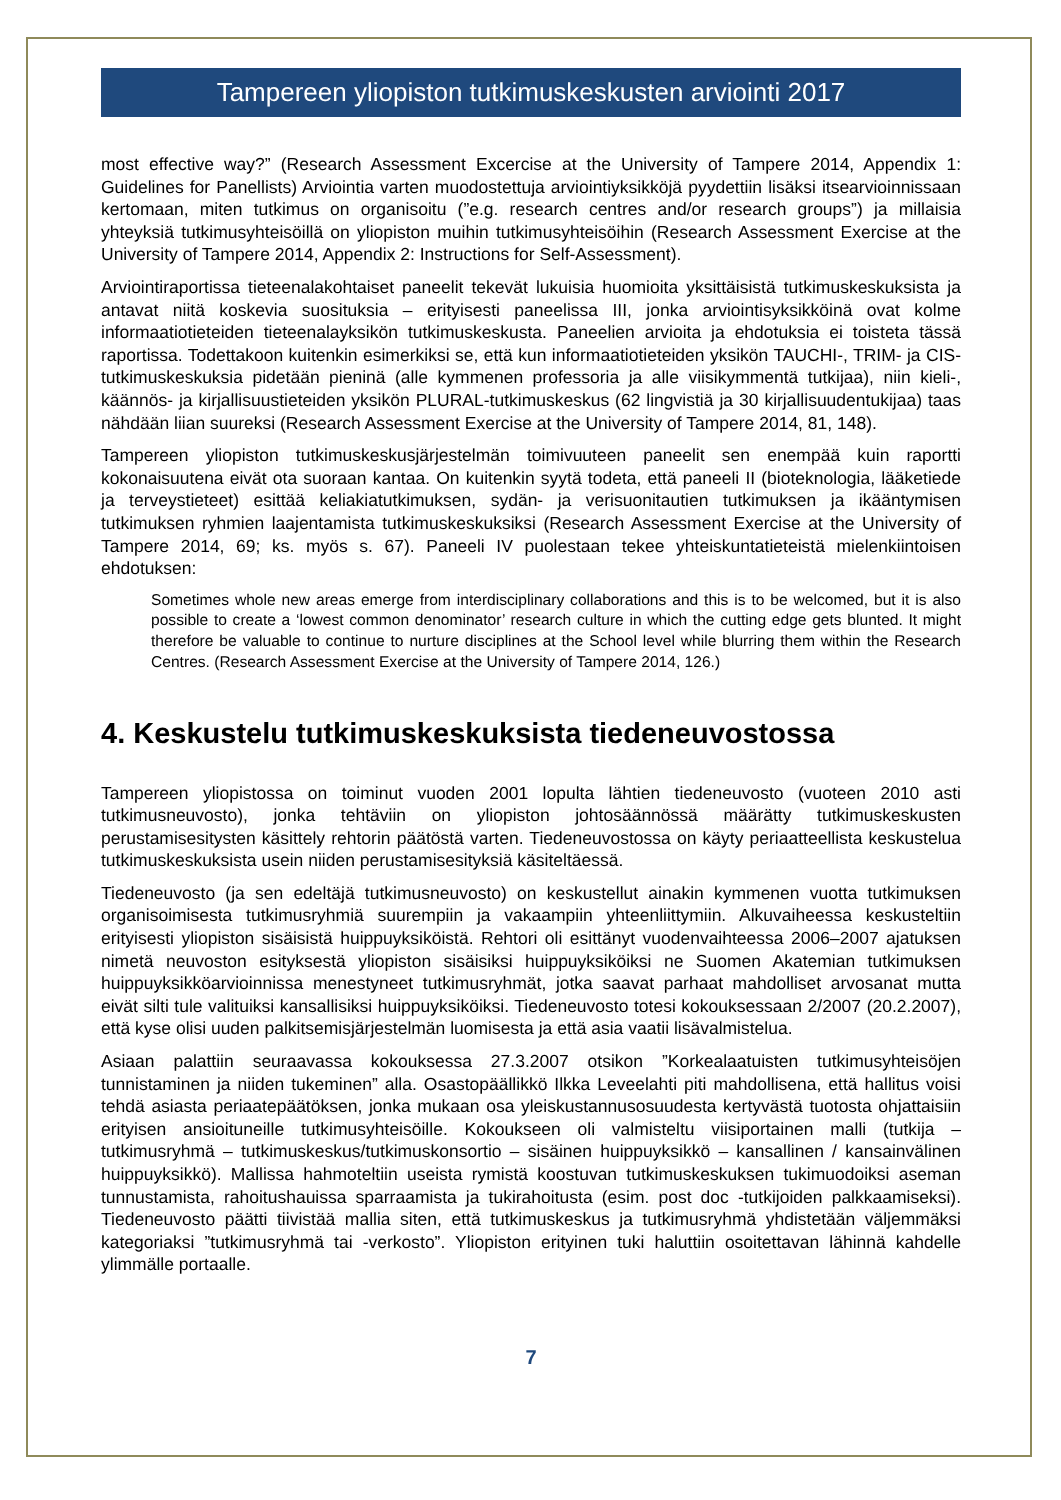Tampereen yliopiston tutkimuskeskusten arviointi 2017
most effective way?” (Research Assessment Excercise at the University of Tampere 2014, Appendix 1: Guidelines for Panellists) Arviointia varten muodostettuja arviointiyksikköjä pyydettiin lisäksi itsearvioinnissaan kertomaan, miten tutkimus on organisoitu (”e.g. research centres and/or research groups”) ja millaisia yhteyksiä tutkimusyhteisöillä on yliopiston muihin tutkimusyhteisöihin (Research Assessment Exercise at the University of Tampere 2014, Appendix 2: Instructions for Self-Assessment).
Arviointiraportissa tieteenalakohtaiset paneelit tekevät lukuisia huomioita yksittäisistä tutkimuskeskuksista ja antavat niitä koskevia suosituksia – erityisesti paneelissa III, jonka arviointisyksikköinä ovat kolme informaatiotieteiden tieteenalayksikön tutkimuskeskusta. Paneelien arvioita ja ehdotuksia ei toisteta tässä raportissa. Todettakoon kuitenkin esimerkiksi se, että kun informaatiotieteiden yksikön TAUCHI-, TRIM- ja CIS-tutkimuskeskuksia pidetään pieninä (alle kymmenen professoria ja alle viisikymmentä tutkijaa), niin kieli-, käännös- ja kirjallisuustieteiden yksikön PLURAL-tutkimuskeskus (62 lingvistiä ja 30 kirjallisuudentukijaa) taas nähdään liian suureksi (Research Assessment Exercise at the University of Tampere 2014, 81, 148).
Tampereen yliopiston tutkimuskeskusjärjestelmän toimivuuteen paneelit sen enempää kuin raportti kokonaisuutena eivät ota suoraan kantaa. On kuitenkin syytä todeta, että paneeli II (bioteknologia, lääketiede ja terveystieteet) esittää keliakiatutkimuksen, sydän- ja verisuonitautien tutkimuksen ja ikääntymisen tutkimuksen ryhmien laajentamista tutkimuskeskuksiksi (Research Assessment Exercise at the University of Tampere 2014, 69; ks. myös s. 67). Paneeli IV puolestaan tekee yhteiskuntatieteistä mielenkiintoisen ehdotuksen:
Sometimes whole new areas emerge from interdisciplinary collaborations and this is to be welcomed, but it is also possible to create a ‘lowest common denominator’ research culture in which the cutting edge gets blunted. It might therefore be valuable to continue to nurture disciplines at the School level while blurring them within the Research Centres. (Research Assessment Exercise at the University of Tampere 2014, 126.)
4. Keskustelu tutkimuskeskuksista tiedeneuvostossa
Tampereen yliopistossa on toiminut vuoden 2001 lopulta lähtien tiedeneuvosto (vuoteen 2010 asti tutkimusneuvosto), jonka tehtäviin on yliopiston johtosäännössä määrätty tutkimuskeskusten perustamisesitysten käsittely rehtorin päätöstä varten. Tiedeneuvostossa on käyty periaatteellista keskustelua tutkimuskeskuksista usein niiden perustamisesityksiä käsiteltäessä.
Tiedeneuvosto (ja sen edeltäjä tutkimusneuvosto) on keskustellut ainakin kymmenen vuotta tutkimuksen organisoimisesta tutkimusryhmiä suurempiin ja vakaampiin yhteenliittymiin. Alkuvaiheessa keskusteltiin erityisesti yliopiston sisäisistä huippuyksiköistä. Rehtori oli esittänyt vuodenvaihteessa 2006–2007 ajatuksen nimetä neuvoston esityksestä yliopiston sisäisiksi huippuyksiköiksi ne Suomen Akatemian tutkimuksen huippuyksikköarvioinnissa menestyneet tutkimusryhmät, jotka saavat parhaat mahdolliset arvosanat mutta eivät silti tule valituiksi kansallisiksi huippuyksiköiksi. Tiedeneuvosto totesi kokouksessaan 2/2007 (20.2.2007), että kyse olisi uuden palkitsemisjärjestelmän luomisesta ja että asia vaatii lisävalmistelua.
Asiaan palattiin seuraavassa kokouksessa 27.3.2007 otsikon ”Korkealaatuisten tutkimusyhteisöjen tunnistaminen ja niiden tukeminen” alla. Osastopäällikkö Ilkka Leveelahti piti mahdollisena, että hallitus voisi tehdä asiasta periaatepäätöksen, jonka mukaan osa yleiskustannusosuudesta kertyvästä tuotosta ohjattaisiin erityisen ansioituneille tutkimusyhteisöille. Kokoukseen oli valmisteltu viisiportainen malli (tutkija – tutkimusryhmä – tutkimuskeskus/tutkimuskonsortio – sisäinen huippuyksikkö – kansallinen / kansainvälinen huippuyksikkö). Mallissa hahmoteltiin useista rymistä koostuvan tutkimuskeskuksen tukimuodoiksi aseman tunnustamista, rahoitushauissa sparraamista ja tukirahoitusta (esim. post doc -tutkijoiden palkkaamiseksi). Tiedeneuvosto päätti tiivistää mallia siten, että tutkimuskeskus ja tutkimusryhmä yhdistetään väljemmäksi kategoriaksi ”tutkimusryhmä tai -verkosto”. Yliopiston erityinen tuki haluttiin osoitettavan lähinnä kahdelle ylimmälle portaalle.
7